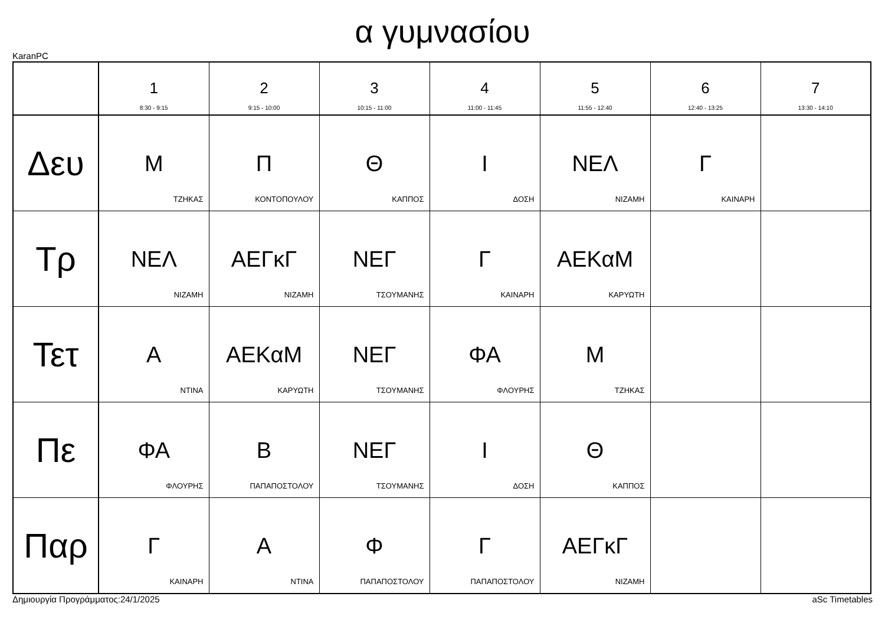α γυμνασίου
KaranPC
| | 1 8:30 - 9:15 | 2 9:15 - 10:00 | 3 10:15 - 11:00 | 4 11:00 - 11:45 | 5 11:55 - 12:40 | 6 12:40 - 13:25 | 7 13:30 - 14:10 |
| --- | --- | --- | --- | --- | --- | --- | --- |
| Δευ | Μ ΤΖΗΚΑΣ | Π ΚΟΝΤΟΠΟΥΛΟΥ | Θ ΚΑΠΠΟΣ | Ι ΔΟΣΗ | ΝΕΛ ΝΙΖΑΜΗ | Γ ΚΑΙΝΑΡΗ | |
| Τρ | ΝΕΛ ΝΙΖΑΜΗ | ΑΕΓκΓ ΝΙΖΑΜΗ | ΝΕΓ ΤΣΟΥΜΑΝΗΣ | Γ ΚΑΙΝΑΡΗ | ΑΕΚαΜ ΚΑΡΥΩΤΗ | | |
| Τετ | Α ΝΤΙΝΑ | ΑΕΚαΜ ΚΑΡΥΩΤΗ | ΝΕΓ ΤΣΟΥΜΑΝΗΣ | ΦΑ ΦΛΟΥΡΗΣ | Μ ΤΖΗΚΑΣ | | |
| Πε | ΦΑ ΦΛΟΥΡΗΣ | Β ΠΑΠΑΠΟΣΤΟΛΟΥ | ΝΕΓ ΤΣΟΥΜΑΝΗΣ | Ι ΔΟΣΗ | Θ ΚΑΠΠΟΣ | | |
| Παρ | Γ ΚΑΙΝΑΡΗ | Α ΝΤΙΝΑ | Φ ΠΑΠΑΠΟΣΤΟΛΟΥ | Γ ΠΑΠΑΠΟΣΤΟΛΟΥ | ΑΕΓκΓ ΝΙΖΑΜΗ | | |
Δημιουργία Προγράμματος:24/1/2025 aSc Timetables